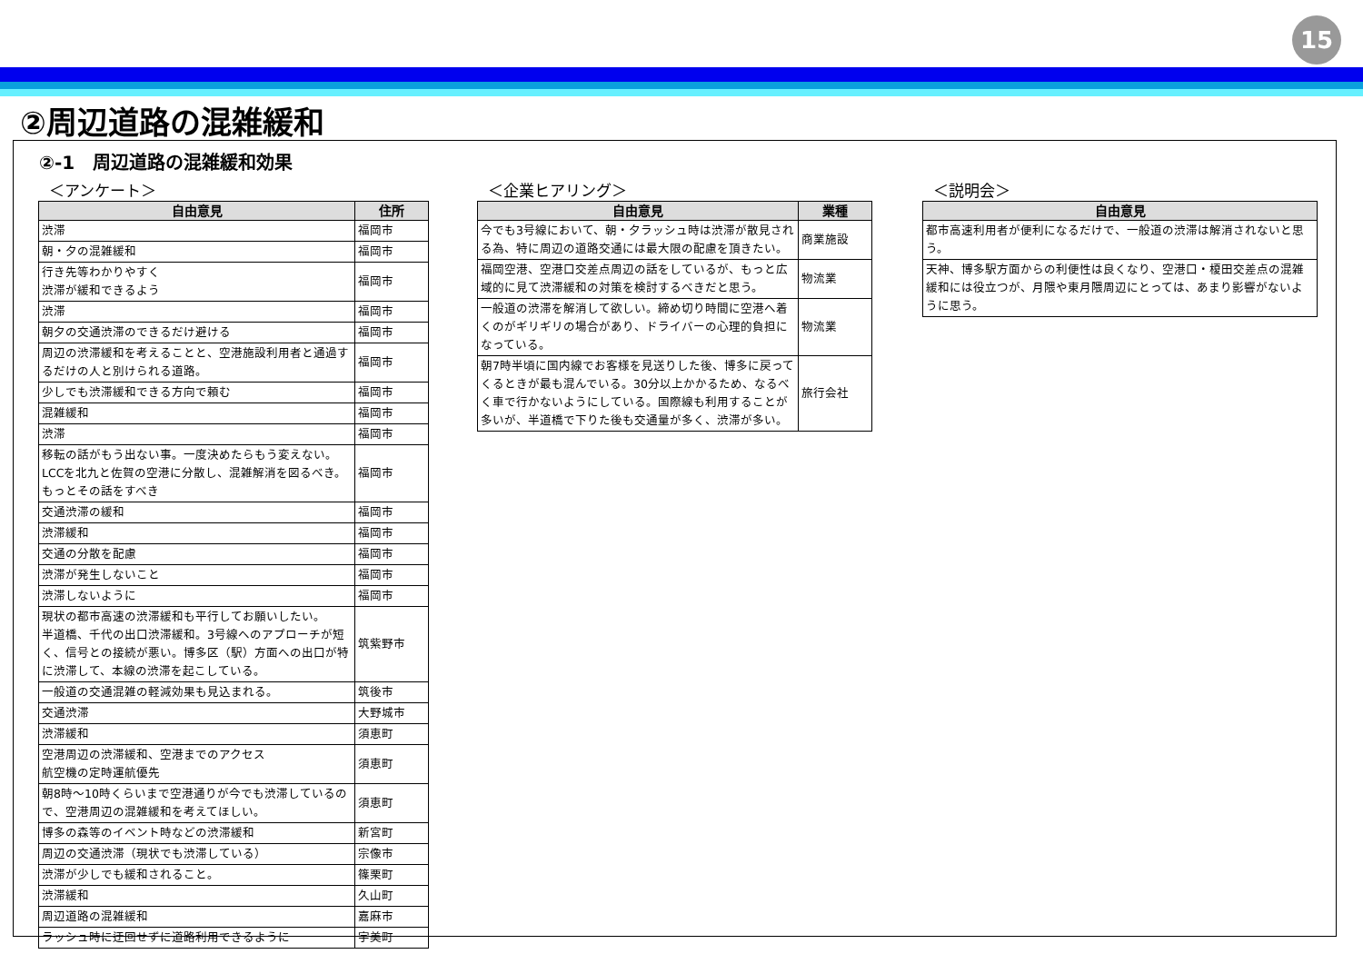15
②周辺道路の混雑緩和
②-1　周辺道路の混雑緩和効果
＜アンケート＞
| 自由意見 | 住所 |
| --- | --- |
| 渋滞 | 福岡市 |
| 朝・夕の混雑緩和 | 福岡市 |
| 行き先等わかりやすく 渋滞が緩和できるよう | 福岡市 |
| 渋滞 | 福岡市 |
| 朝夕の交通渋滞のできるだけ避ける | 福岡市 |
| 周辺の渋滞緩和を考えることと、空港施設利用者と通過するだけの人と別けられる道路。 | 福岡市 |
| 少しでも渋滞緩和できる方向で頼む | 福岡市 |
| 混雑緩和 | 福岡市 |
| 渋滞 | 福岡市 |
| 移転の話がもう出ない事。一度決めたらもう変えない。LCCを北九と佐賀の空港に分散し、混雑解消を図るべき。もっとその話をすべき | 福岡市 |
| 交通渋滞の緩和 | 福岡市 |
| 渋滞緩和 | 福岡市 |
| 交通の分散を配慮 | 福岡市 |
| 渋滞が発生しないこと | 福岡市 |
| 渋滞しないように | 福岡市 |
| 現状の都市高速の渋滞緩和も平行してお願いしたい。 半道橋、千代の出口渋滞緩和。3号線へのアプローチが短く、信号との接続が悪い。博多区（駅）方面への出口が特に渋滞して、本線の渋滞を起こしている。 | 筑紫野市 |
| 一般道の交通混雑の軽減効果も見込まれる。 | 筑後市 |
| 交通渋滞 | 大野城市 |
| 渋滞緩和 | 須恵町 |
| 空港周辺の渋滞緩和、空港までのアクセス 航空機の定時運航優先 | 須恵町 |
| 朝8時～10時くらいまで空港通りが今でも渋滞しているので、空港周辺の混雑緩和を考えてほしい。 | 須恵町 |
| 博多の森等のイベント時などの渋滞緩和 | 新宮町 |
| 周辺の交通渋滞（現状でも渋滞している） | 宗像市 |
| 渋滞が少しでも緩和されること。 | 篠栗町 |
| 渋滞緩和 | 久山町 |
| 周辺道路の混雑緩和 | 嘉麻市 |
| ラッシュ時に迂回せずに道路利用できるように | 宇美町 |
＜企業ヒアリング＞
| 自由意見 | 業種 |
| --- | --- |
| 今でも3号線において、朝・夕ラッシュ時は渋滞が散見される為、特に周辺の道路交通には最大限の配慮を頂きたい。 | 商業施設 |
| 福岡空港、空港口交差点周辺の話をしているが、もっと広域的に見て渋滞緩和の対策を検討するべきだと思う。 | 物流業 |
| 一般道の渋滞を解消して欲しい。締め切り時間に空港へ着くのがギリギリの場合があり、ドライバーの心理的負担になっている。 | 物流業 |
| 朝7時半頃に国内線でお客様を見送りした後、博多に戻ってくるときが最も混んでいる。30分以上かかるため、なるべく車で行かないようにしている。国際線も利用することが多いが、半道橋で下りた後も交通量が多く、渋滞が多い。 | 旅行会社 |
＜説明会＞
| 自由意見 |
| --- |
| 都市高速利用者が便利になるだけで、一般道の渋滞は解消されないと思う。 |
| 天神、博多駅方面からの利便性は良くなり、空港口・榎田交差点の混雑緩和には役立つが、月隈や東月隈周辺にとっては、あまり影響がないように思う。 |